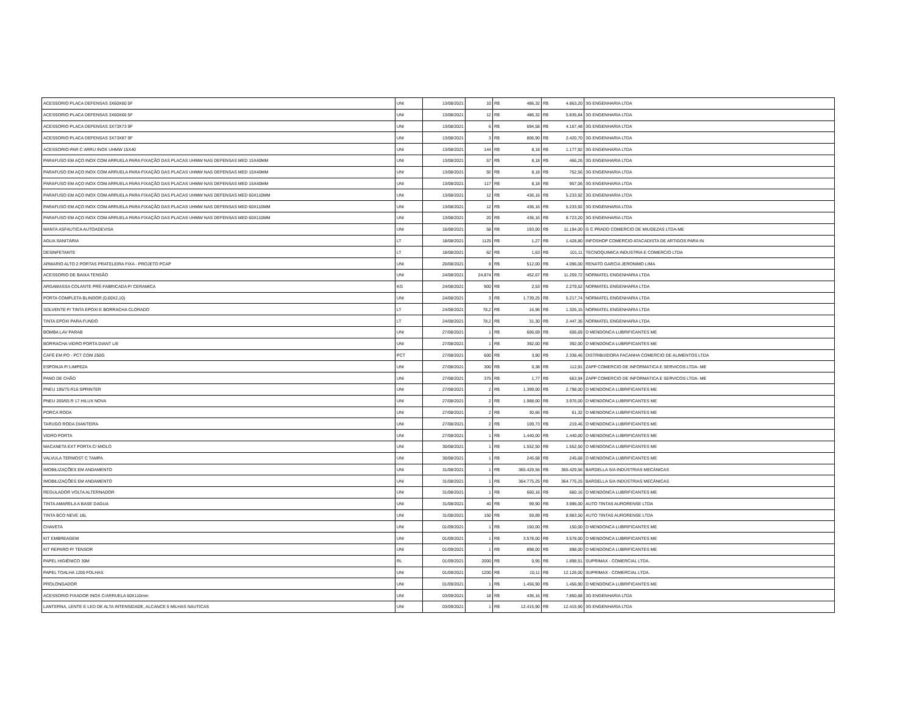| ACESSORIO PLACA DEFENSAS 3X60X60 5F | UNI | 13/08/2021 | 10 | R$ | 486,32 | R$ | 4.863,20 | 3G ENGENHARIA LTDA |
| ACESSORIO PLACA DEFENSAS 3X60X60 5F | UNI | 13/08/2021 | 12 | R$ | 486,32 | R$ | 5.835,84 | 3G ENGENHARIA LTDA |
| ACESSORIO PLACA DEFENSAS 3X73X73 9F | UNI | 13/08/2021 | 6 | R$ | 694,58 | R$ | 4.167,48 | 3G ENGENHARIA LTDA |
| ACESSORIO PLACA DEFENSAS 3X73X87 9F | UNI | 13/08/2021 | 3 | R$ | 806,90 | R$ | 2.420,70 | 3G ENGENHARIA LTDA |
| ACESSORIO-PAR C ARRU INOX UHMW 15X40 | UNI | 13/08/2021 | 144 | R$ | 8,18 | R$ | 1.177,92 | 3G ENGENHARIA LTDA |
| PARAFUSO EM AÇO INOX COM ARRUELA PARA FIXAÇÃO DAS PLACAS UHMW NAS DEFENSAS MED 15X40MM | UNI | 13/08/2021 | 57 | R$ | 8,18 | R$ | 466,26 | 3G ENGENHARIA LTDA |
| PARAFUSO EM AÇO INOX COM ARRUELA PARA FIXAÇÃO DAS PLACAS UHMW NAS DEFENSAS MED 15X40MM | UNI | 13/08/2021 | 92 | R$ | 8,18 | R$ | 752,56 | 3G ENGENHARIA LTDA |
| PARAFUSO EM AÇO INOX COM ARRUELA PARA FIXAÇÃO DAS PLACAS UHMW NAS DEFENSAS MED 15X40MM | UNI | 13/08/2021 | 117 | R$ | 8,18 | R$ | 957,06 | 3G ENGENHARIA LTDA |
| PARAFUSO EM AÇO INOX COM ARRUELA PARA FIXAÇÃO DAS PLACAS UHMW NAS DEFENSAS MED 60X110MM | UNI | 13/08/2021 | 12 | R$ | 436,16 | R$ | 5.233,92 | 3G ENGENHARIA LTDA |
| PARAFUSO EM AÇO INOX COM ARRUELA PARA FIXAÇÃO DAS PLACAS UHMW NAS DEFENSAS MED 60X110MM | UNI | 13/08/2021 | 12 | R$ | 436,16 | R$ | 5.233,92 | 3G ENGENHARIA LTDA |
| PARAFUSO EM AÇO INOX COM ARRUELA PARA FIXAÇÃO DAS PLACAS UHMW NAS DEFENSAS MED 60X110MM | UNI | 13/08/2021 | 20 | R$ | 436,16 | R$ | 8.723,20 | 3G ENGENHARIA LTDA |
| MANTA ASFAUTICA AUTOADEVISA | UNI | 16/08/2021 | 58 | R$ | 193,00 | R$ | 11.194,00 | G C PRADO COMERCIO DE MIUDEZAS LTDA-ME |
| AGUA SANITÁRIA | LT | 18/08/2021 | 1125 | R$ | 1,27 | R$ | 1.428,80 | INFOSHOP COMERCIO ATACADISTA DE ARTIGOS PARA IN |
| DESINFETANTE | LT | 18/08/2021 | 62 | R$ | 1,63 | R$ | 101,11 | TECNOQUIMICA INDUSTRIA E COMERCIO LTDA |
| ARMARIO ALTO 2 PORTAS PRATELEIRA FIXA - PROJETO PCAP | UNI | 20/08/2021 | 8 | R$ | 512,00 | R$ | 4.096,00 | RENATO GARCIA JERONIMO LIMA |
| ACESSORIO DE BAIXA TENSÃO | UNI | 24/08/2021 | 24,874 | R$ | 452,67 | R$ | 11.259,72 | NORMATEL ENGENHARIA LTDA |
| ARGAMASSA COLANTE PRÉ-FABRICADA P/ CERAMICA | KG | 24/08/2021 | 900 | R$ | 2,53 | R$ | 2.279,52 | NORMATEL ENGENHARIA LTDA |
| PORTA COMPLETA BLINDOR (0,60X2,10) | UNI | 24/08/2021 | 3 | R$ | 1.739,25 | R$ | 5.217,74 | NORMATEL ENGENHARIA LTDA |
| SOLVENTE P/ TINTA EPOXI E BORRACHA CLORADO | LT | 24/08/2021 | 78,2 | R$ | 16,96 | R$ | 1.326,15 | NORMATEL ENGENHARIA LTDA |
| TINTA EPOXI PARA FUNDO | LT | 24/08/2021 | 78,2 | R$ | 31,30 | R$ | 2.447,36 | NORMATEL ENGENHARIA LTDA |
| BOMBA LAV PARAB | UNI | 27/08/2021 | 1 | R$ | 606,69 | R$ | 606,69 | D MENDONCA LUBRIFICANTES ME |
| BORRACHA VIDRO PORTA DIANT L/E | UNI | 27/08/2021 | 1 | R$ | 392,00 | R$ | 392,00 | D MENDONCA LUBRIFICANTES ME |
| CAFÉ EM PO - PCT COM 250G | PCT | 27/08/2021 | 600 | R$ | 3,90 | R$ | 2.338,46 | DISTRIBUIDORA FACANHA COMERCIO DE ALIMENTOS LTDA |
| ESPONJA P/ LIMPEZA | UNI | 27/08/2021 | 300 | R$ | 0,38 | R$ | 112,91 | ZAPP COMERCIO DE INFORMATICA E SERVICOS LTDA- ME |
| PANO DE CHÃO | UNI | 27/08/2021 | 375 | R$ | 1,77 | R$ | 663,94 | ZAPP COMERCIO DE INFORMATICA E SERVICOS LTDA- ME |
| PNEU 195/75 R16 SPRINTER | UNI | 27/08/2021 | 2 | R$ | 1.399,00 | R$ | 2.798,00 | D MENDONCA LUBRIFICANTES ME |
| PNEU 265/65 R 17 HILUX NOVA | UNI | 27/08/2021 | 2 | R$ | 1.988,00 | R$ | 3.976,00 | D MENDONCA LUBRIFICANTES ME |
| PORCA RODA | UNI | 27/08/2021 | 2 | R$ | 30,66 | R$ | 61,32 | D MENDONCA LUBRIFICANTES ME |
| TARUGO RODA DIANTEIRA | UNI | 27/08/2021 | 2 | R$ | 109,73 | R$ | 219,46 | D MENDONCA LUBRIFICANTES ME |
| VIDRO PORTA | UNI | 27/08/2021 | 1 | R$ | 1.440,00 | R$ | 1.440,00 | D MENDONCA LUBRIFICANTES ME |
| MACANETA EXT PORTA C/ MIOLO | UNI | 30/08/2021 | 1 | R$ | 1.552,50 | R$ | 1.552,50 | D MENDONCA LUBRIFICANTES ME |
| VALVULA TERMOST C TAMPA | UNI | 30/08/2021 | 1 | R$ | 245,68 | R$ | 245,68 | D MENDONCA LUBRIFICANTES ME |
| IMOBILIZAÇÕES EM ANDAMENTO | UNI | 31/08/2021 | 1 | R$ | 365.429,56 | R$ | 365.429,56 | BARDELLA S/A INDÚSTRIAS MECÂNICAS |
| IMOBILIZAÇÕES EM ANDAMENTO | UNI | 31/08/2021 | 1 | R$ | 364.775,25 | R$ | 364.775,25 | BARDELLA S/A INDÚSTRIAS MECÂNICAS |
| REGULADOR VOLTA ALTERNADOR | UNI | 31/08/2021 | 1 | R$ | 660,16 | R$ | 660,16 | D MENDONCA LUBRIFICANTES ME |
| TINTA AMARELA A BASE DAGUA | UNI | 31/08/2021 | 40 | R$ | 99,90 | R$ | 3.996,00 | AUTO TINTAS AURORENSE LTDA |
| TINTA BCO NEVE 18L | UNI | 31/08/2021 | 150 | R$ | 59,89 | R$ | 8.983,50 | AUTO TINTAS AURORENSE LTDA |
| CHAVETA | UNI | 01/09/2021 | 1 | R$ | 150,00 | R$ | 150,00 | D MENDONCA LUBRIFICANTES ME |
| KIT EMBREAGEM | UNI | 01/09/2021 | 1 | R$ | 3.578,00 | R$ | 3.578,00 | D MENDONCA LUBRIFICANTES ME |
| KIT REPARO P/ TENSOR | UNI | 01/09/2021 | 1 | R$ | 898,00 | R$ | 898,00 | D MENDONCA LUBRIFICANTES ME |
| PAPEL HIGIÊNICO 30M | RL | 01/09/2021 | 2000 | R$ | 0,95 | R$ | 1.898,51 | SUPRIMAX - COMERCIAL LTDA. |
| PAPEL TOALHA 1200 FOLHAS | UNI | 01/09/2021 | 1200 | R$ | 10,11 | R$ | 12.126,00 | SUPRIMAX - COMERCIAL LTDA. |
| PROLONGADOR | UNI | 01/09/2021 | 1 | R$ | 1.456,90 | R$ | 1.456,90 | D MENDONCA LUBRIFICANTES ME |
| ACESSORIO FIXADOR INOX C/ARRUELA 60X110mm | UNI | 03/09/2021 | 18 | R$ | 436,16 | R$ | 7.850,88 | 3G ENGENHARIA LTDA |
| LANTERNA, LENTE E LED DE ALTA INTENSIDADE, ALCANCE 5 MILHAS NAUTICAS | UNI | 03/09/2021 | 1 | R$ | 12.415,90 | R$ | 12.415,90 | 3G ENGENHARIA LTDA |